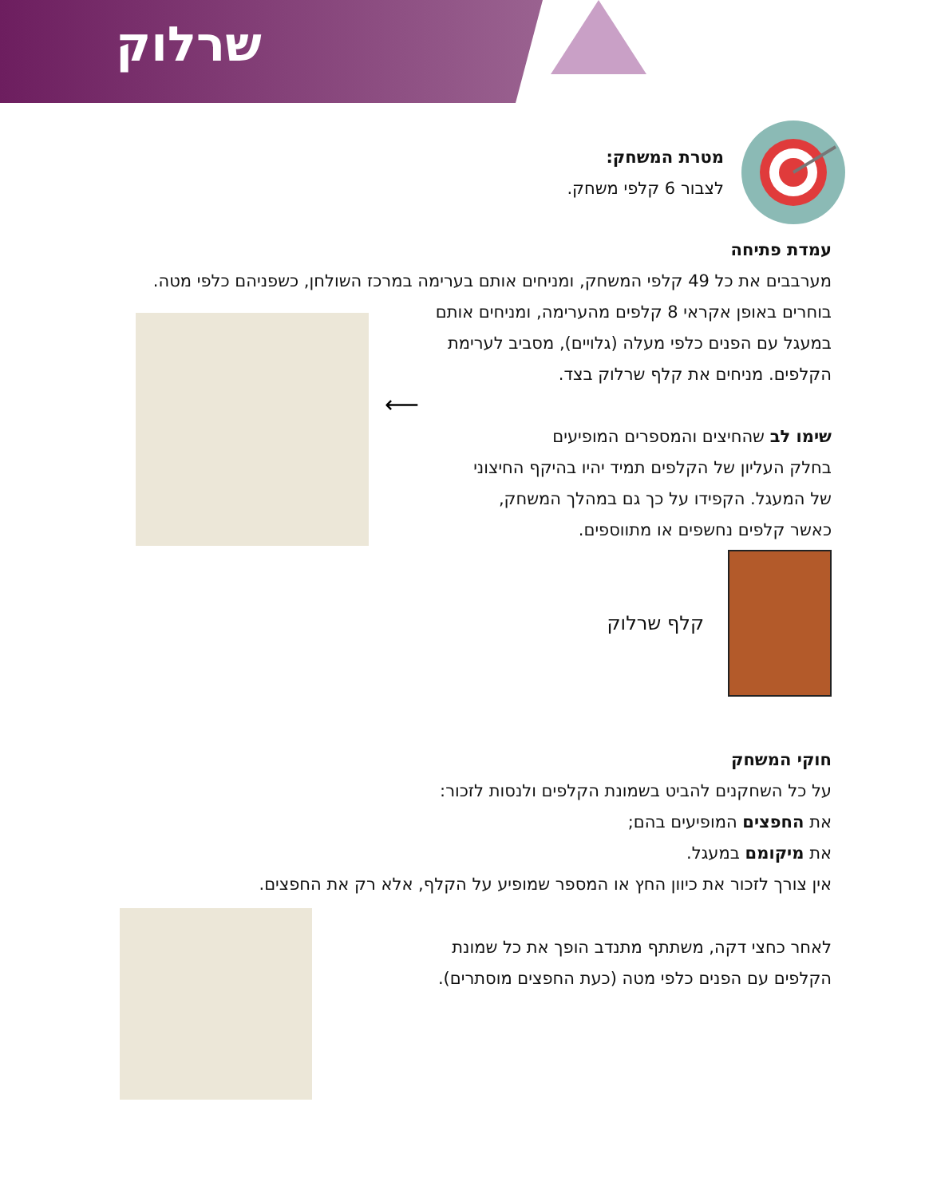שרלוק
מטרת המשחק:
לצבור 6 קלפי משחק.
עמדת פתיחה
מערבבים את כל 49 קלפי המשחק, ומניחים אותם בערימה במרכז השולחן, כשפניהם כלפי מטה.
בוחרים באופן אקראי 8 קלפים מהערימה, ומניחים אותם
במעגל עם הפנים כלפי מעלה (גלויים), מסביב לערימת
הקלפים. מניחים את קלף שרלוק בצד.
שימו לב שהחיצים והמספרים המופיעים
בחלק העליון של הקלפים תמיד יהיו בהיקף החיצוני
של המעגל. הקפידו על כך גם במהלך המשחק,
כאשר קלפים נחשפים או מתווספים.
⟵
קלף שרלוק
חוקי המשחק
על כל השחקנים להביט בשמונת הקלפים ולנסות לזכור:
את החפצים המופיעים בהם;
את מיקומם במעגל.
אין צורך לזכור את כיוון החץ או המספר שמופיע על הקלף, אלא רק את החפצים.
לאחר כחצי דקה, משתתף מתנדב הופך את כל שמונת
הקלפים עם הפנים כלפי מטה (כעת החפצים מוסתרים).